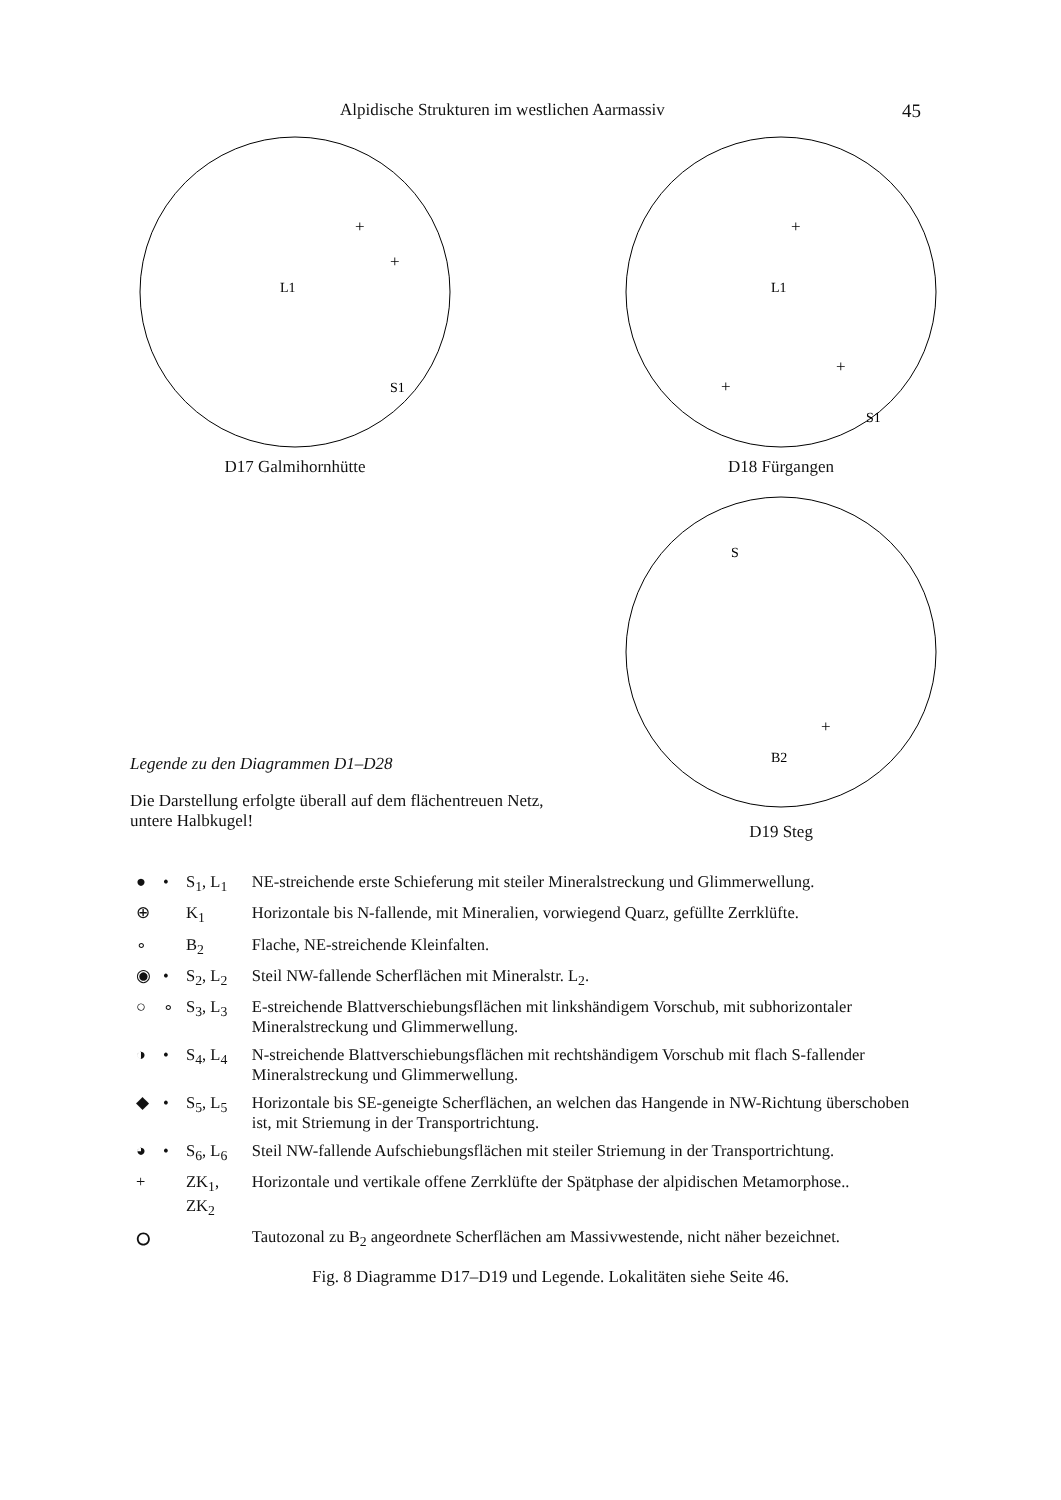Alpidische Strukturen im westlichen Aarmassiv 45
L1
S1
+
+
D17 Galmihornhütte
L1
S1
+
+
+
D18 Fürgangen
Legende zu den Diagrammen D1–D28
Die Darstellung erfolgte überall auf dem flächentreuen Netz, untere Halbkugel!
S
B2
+
D19 Steg
| ● | • | S<sub>1</sub>, L<sub>1</sub> | NE-streichende erste Schieferung mit steiler Mineralstreckung und Glimmerwellung. |
| ⊕ | | K<sub>1</sub> | Horizontale bis N-fallende, mit Mineralien, vorwiegend Quarz, gefüllte Zerrklüfte. |
| ∘ | | B<sub>2</sub> | Flache, NE-streichende Kleinfalten. |
| ◉ | • | S<sub>2</sub>, L<sub>2</sub> | Steil NW-fallende Scherflächen mit Mineralstr. L<sub>2</sub>. |
| ○ | ∘ | S<sub>3</sub>, L<sub>3</sub> | E-streichende Blattverschiebungsflächen mit linkshändigem Vorschub, mit subhorizontaler Mineralstreckung und Glimmerwellung. |
| ◑ | • | S<sub>4</sub>, L<sub>4</sub> | N-streichende Blattverschiebungsflächen mit rechtshändigem Vorschub mit flach S-fallender Mineralstreckung und Glimmerwellung. |
| ◆ | • | S<sub>5</sub>, L<sub>5</sub> | Horizontale bis SE-geneigte Scherflächen, an welchen das Hangende in NW-Richtung überschoben ist, mit Striemung in der Transportrichtung. |
| ◕ | • | S<sub>6</sub>, L<sub>6</sub> | Steil NW-fallende Aufschiebungsflächen mit steiler Striemung in der Transportrichtung. |
| + | | ZK<sub>1</sub>, ZK<sub>2</sub> | Horizontale und vertikale offene Zerrklüfte der Spätphase der alpidischen Metamorphose.. |
| ⭘ | | | Tautozonal zu B<sub>2</sub> angeordnete Scherflächen am Massivwestende, nicht näher bezeichnet. |
Fig. 8 Diagramme D17–D19 und Legende. Lokalitäten siehe Seite 46.